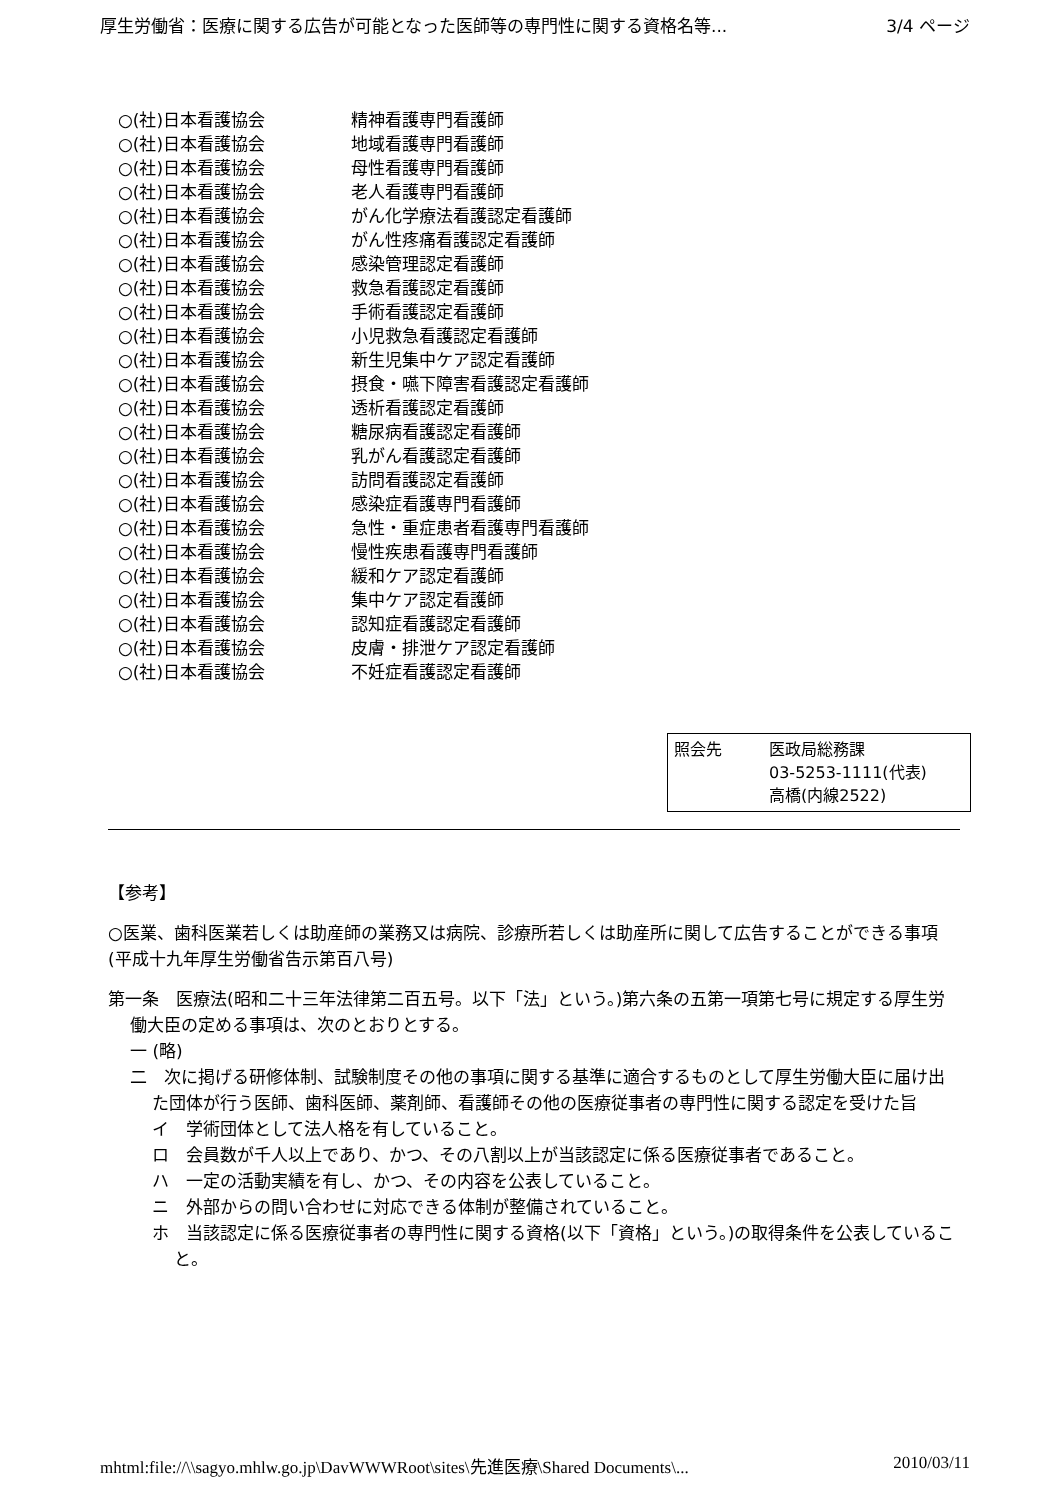厚生労働省：医療に関する広告が可能となった医師等の専門性に関する資格名等... 3/4 ページ
○(社)日本看護協会 精神看護専門看護師
○(社)日本看護協会 地域看護専門看護師
○(社)日本看護協会 母性看護専門看護師
○(社)日本看護協会 老人看護専門看護師
○(社)日本看護協会 がん化学療法看護認定看護師
○(社)日本看護協会 がん性疼痛看護認定看護師
○(社)日本看護協会 感染管理認定看護師
○(社)日本看護協会 救急看護認定看護師
○(社)日本看護協会 手術看護認定看護師
○(社)日本看護協会 小児救急看護認定看護師
○(社)日本看護協会 新生児集中ケア認定看護師
○(社)日本看護協会 摂食・嚥下障害看護認定看護師
○(社)日本看護協会 透析看護認定看護師
○(社)日本看護協会 糖尿病看護認定看護師
○(社)日本看護協会 乳がん看護認定看護師
○(社)日本看護協会 訪問看護認定看護師
○(社)日本看護協会 感染症看護専門看護師
○(社)日本看護協会 急性・重症患者看護専門看護師
○(社)日本看護協会 慢性疾患看護専門看護師
○(社)日本看護協会 緩和ケア認定看護師
○(社)日本看護協会 集中ケア認定看護師
○(社)日本看護協会 認知症看護認定看護師
○(社)日本看護協会 皮膚・排泄ケア認定看護師
○(社)日本看護協会 不妊症看護認定看護師
照会先 医政局総務課
03-5253-1111(代表)
高橋(内線2522)
【参考】
○医業、歯科医業若しくは助産師の業務又は病院、診療所若しくは助産所に関して広告することができる事項(平成十九年厚生労働省告示第百八号)
第一条　医療法(昭和二十三年法律第二百五号。以下「法」という。)第六条の五第一項第七号に規定する厚生労働大臣の定める事項は、次のとおりとする。
一 (略)
二　次に掲げる研修体制、試験制度その他の事項に関する基準に適合するものとして厚生労働大臣に届け出た団体が行う医師、歯科医師、薬剤師、看護師その他の医療従事者の専門性に関する認定を受けた旨
イ　学術団体として法人格を有していること。
ロ　会員数が千人以上であり、かつ、その八割以上が当該認定に係る医療従事者であること。
ハ　一定の活動実績を有し、かつ、その内容を公表していること。
ニ　外部からの問い合わせに対応できる体制が整備されていること。
ホ　当該認定に係る医療従事者の専門性に関する資格(以下「資格」という。)の取得条件を公表していること。
mhtml:file://\\sagyo.mhlw.go.jp\DavWWWRoot\sites\先進医療\Shared Documents\... 2010/03/11